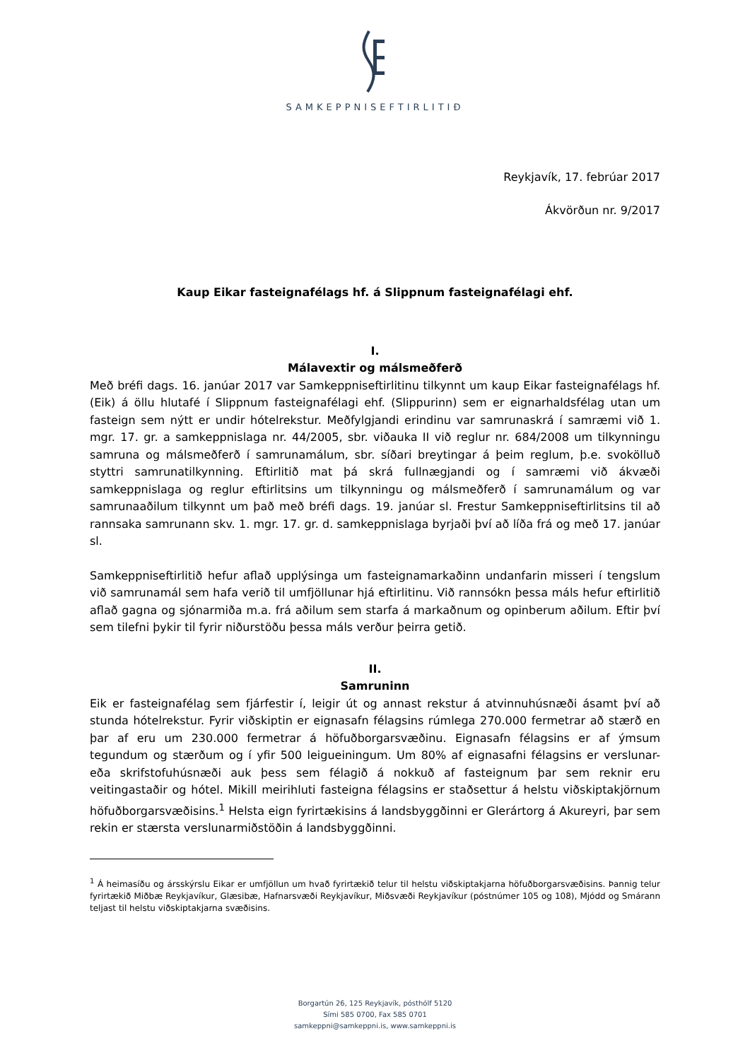SAMKEPPNISEFTIRLITIÐ
Reykjavík, 17. febrúar 2017
Ákvörðun nr. 9/2017
Kaup Eikar fasteignafélags hf. á Slippnum fasteignafélagi ehf.
I.
Málavextir og málsmeðferð
Með bréfi dags. 16. janúar 2017 var Samkeppniseftirlitinu tilkynnt um kaup Eikar fasteignafélags hf. (Eik) á öllu hlutafé í Slippnum fasteignafélagi ehf. (Slippurinn) sem er eignarhaldsfélag utan um fasteign sem nýtt er undir hótelrekstur. Meðfylgjandi erindinu var samrunaskrá í samræmi við 1. mgr. 17. gr. a samkeppnislaga nr. 44/2005, sbr. viðauka II við reglur nr. 684/2008 um tilkynningu samruna og málsmeðferð í samrunamálum, sbr. síðari breytingar á þeim reglum, þ.e. svokölluð styttri samrunatilkynning. Eftirlitið mat þá skrá fullnægjandi og í samræmi við ákvæði samkeppnislaga og reglur eftirlitsins um tilkynningu og málsmeðferð í samrunamálum og var samrunaaðilum tilkynnt um það með bréfi dags. 19. janúar sl. Frestur Samkeppniseftirlitsins til að rannsaka samrunann skv. 1. mgr. 17. gr. d. samkeppnislaga byrjaði því að líða frá og með 17. janúar sl.
Samkeppniseftirlitið hefur aflað upplýsinga um fasteignamarkaðinn undanfarin misseri í tengslum við samrunamál sem hafa verið til umfjöllunar hjá eftirlitinu. Við rannsókn þessa máls hefur eftirlitið aflað gagna og sjónarmiða m.a. frá aðilum sem starfa á markaðnum og opinberum aðilum. Eftir því sem tilefni þykir til fyrir niðurstöðu þessa máls verður þeirra getið.
II.
Samruninn
Eik er fasteignafélag sem fjárfestir í, leigir út og annast rekstur á atvinnuhúsnæði ásamt því að stunda hótelrekstur. Fyrir viðskiptin er eignasafn félagsins rúmlega 270.000 fermetrar að stærð en þar af eru um 230.000 fermetrar á höfuðborgarsvæðinu. Eignasafn félagsins er af ýmsum tegundum og stærðum og í yfir 500 leigueiningum. Um 80% af eignasafni félagsins er verslunar- eða skrifstofuhúsnæði auk þess sem félagið á nokkuð af fasteignum þar sem reknir eru veitingastaðir og hótel. Mikill meirihluti fasteigna félagsins er staðsettur á helstu viðskiptakjörnum höfuðborgarsvæðisins.<sup>1</sup> Helsta eign fyrirtækisins á landsbyggðinni er Glerártorg á Akureyri, þar sem rekin er stærsta verslunarmiðstöðin á landsbyggðinni.
<sup>1</sup> Á heimasíðu og ársskýrslu Eikar er umfjöllun um hvað fyrirtækið telur til helstu viðskiptakjarna höfuðborgarsvæðisins. Þannig telur fyrirtækið Miðbæ Reykjavíkur, Glæsibæ, Hafnarsvæði Reykjavíkur, Miðsvæði Reykjavíkur (póstnúmer 105 og 108), Mjódd og Smárann teljast til helstu viðskiptakjarna svæðisins.
Borgartún 26, 125 Reykjavík, pósthólf 5120
Sími 585 0700, Fax 585 0701
samkeppni@samkeppni.is, www.samkeppni.is